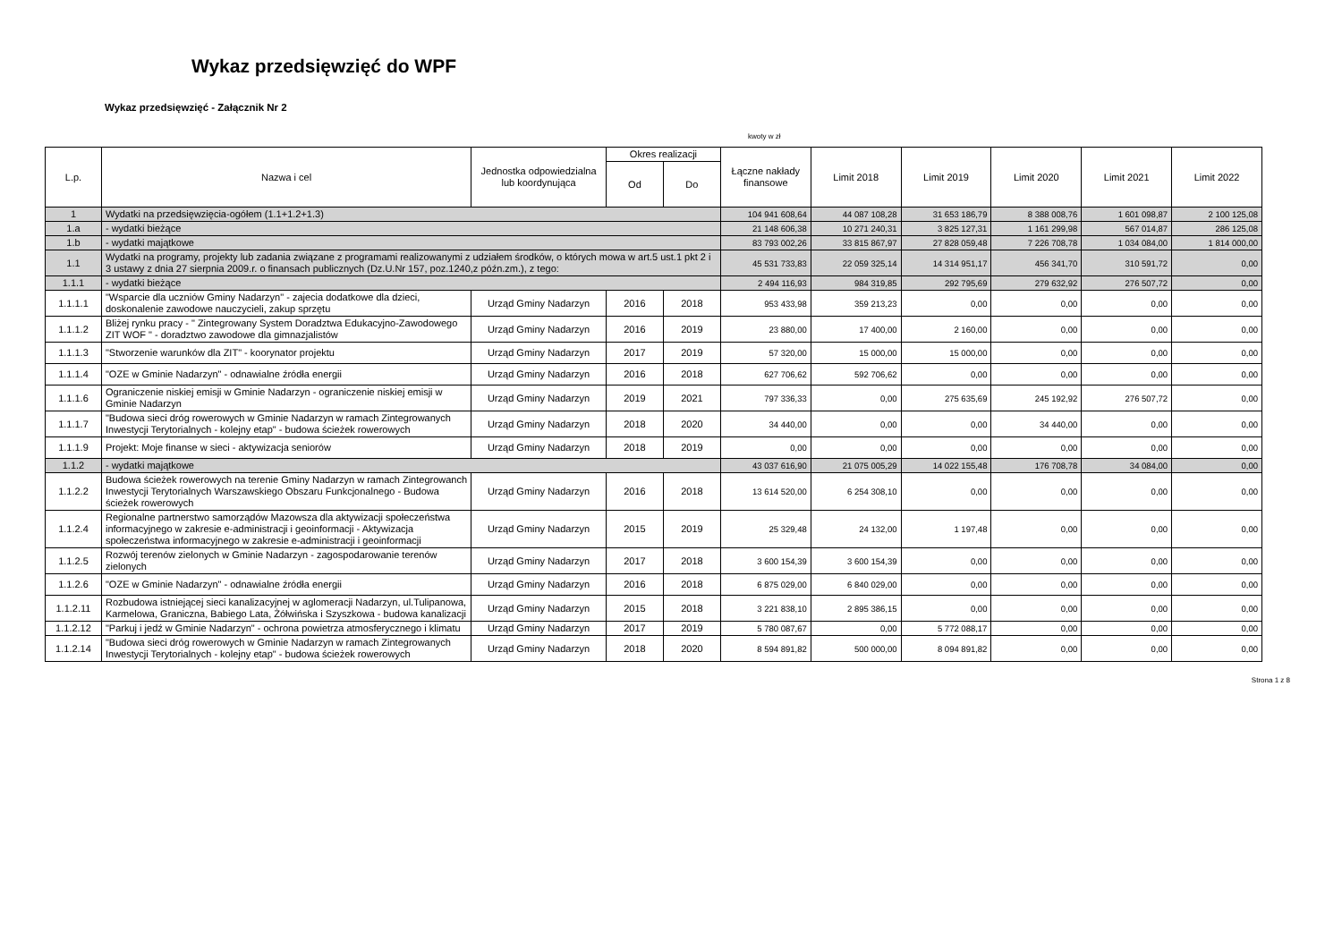Wykaz przedsięwzięć do WPF
Wykaz przedsięwzięć - Załącznik Nr 2
kwoty w zł
| L.p. | Nazwa i cel | Jednostka odpowiedzialna lub koordynująca | Okres realizacji | | Łączne nakłady finansowe | Limit 2018 | Limit 2019 | Limit 2020 | Limit 2021 | Limit 2022 |
| --- | --- | --- | --- | --- | --- | --- | --- | --- | --- | --- |
| | | | Od | Do | | | | | | |
| 1 | Wydatki na przedsięwzięcia-ogółem (1.1+1.2+1.3) | | | | 104 941 608,64 | 44 087 108,28 | 31 653 186,79 | 8 388 008,76 | 1 601 098,87 | 2 100 125,08 |
| 1.a | - wydatki bieżące | | | | 21 148 606,38 | 10 271 240,31 | 3 825 127,31 | 1 161 299,98 | 567 014,87 | 286 125,08 |
| 1.b | - wydatki majątkowe | | | | 83 793 002,26 | 33 815 867,97 | 27 828 059,48 | 7 226 708,78 | 1 034 084,00 | 1 814 000,00 |
| 1.1 | Wydatki na programy, projekty lub zadania związane z programami realizowanymi z udziałem środków, o których mowa w art.5 ust.1 pkt 2 i 3 ustawy z dnia 27 sierpnia 2009.r. o finansach publicznych (Dz.U.Nr 157, poz.1240,z późn.zm.), z tego: | | | | 45 531 733,83 | 22 059 325,14 | 14 314 951,17 | 456 341,70 | 310 591,72 | 0,00 |
| 1.1.1 | - wydatki bieżące | | | | 2 494 116,93 | 984 319,85 | 292 795,69 | 279 632,92 | 276 507,72 | 0,00 |
| 1.1.1.1 | "Wsparcie dla uczniów Gminy Nadarzyn" - zajecia dodatkowe dla dzieci, doskonalenie zawodowe nauczycieli, zakup sprzętu | Urząd Gminy Nadarzyn | 2016 | 2018 | 953 433,98 | 359 213,23 | 0,00 | 0,00 | 0,00 | 0,00 |
| 1.1.1.2 | Bliżej rynku pracy - " Zintegrowany System Doradztwa Edukacyjno-Zawodowego ZIT WOF " - doradztwo zawodowe dla gimnazjalistów | Urząd Gminy Nadarzyn | 2016 | 2019 | 23 880,00 | 17 400,00 | 2 160,00 | 0,00 | 0,00 | 0,00 |
| 1.1.1.3 | "Stworzenie warunków dla ZIT" - koorynator projektu | Urząd Gminy Nadarzyn | 2017 | 2019 | 57 320,00 | 15 000,00 | 15 000,00 | 0,00 | 0,00 | 0,00 |
| 1.1.1.4 | "OZE w Gminie Nadarzyn" - odnawialne źródła energii | Urząd Gminy Nadarzyn | 2016 | 2018 | 627 706,62 | 592 706,62 | 0,00 | 0,00 | 0,00 | 0,00 |
| 1.1.1.6 | Ograniczenie niskiej emisji w Gminie Nadarzyn - ograniczenie niskiej emisji w Gminie Nadarzyn | Urząd Gminy Nadarzyn | 2019 | 2021 | 797 336,33 | 0,00 | 275 635,69 | 245 192,92 | 276 507,72 | 0,00 |
| 1.1.1.7 | "Budowa sieci dróg rowerowych w Gminie Nadarzyn w ramach Zintegrowanych Inwestycji Terytorialnych - kolejny etap" - budowa ścieżek rowerowych | Urząd Gminy Nadarzyn | 2018 | 2020 | 34 440,00 | 0,00 | 0,00 | 34 440,00 | 0,00 | 0,00 |
| 1.1.1.9 | Projekt: Moje finanse w sieci - aktywizacja seniorów | Urząd Gminy Nadarzyn | 2018 | 2019 | 0,00 | 0,00 | 0,00 | 0,00 | 0,00 | 0,00 |
| 1.1.2 | - wydatki majątkowe | | | | 43 037 616,90 | 21 075 005,29 | 14 022 155,48 | 176 708,78 | 34 084,00 | 0,00 |
| 1.1.2.2 | Budowa ścieżek rowerowych na terenie Gminy Nadarzyn w ramach Zintegrowanch Inwestycji Terytorialnych Warszawskiego Obszaru Funkcjonalnego - Budowa ścieżek rowerowych | Urząd Gminy Nadarzyn | 2016 | 2018 | 13 614 520,00 | 6 254 308,10 | 0,00 | 0,00 | 0,00 | 0,00 |
| 1.1.2.4 | Regionalne partnerstwo samorządów Mazowsza dla aktywizacji społeczeństwa informacyjnego w zakresie e-administracji i geoinformacji - Aktywizacja społeczeństwa informacyjnego w zakresie e-administracji i geoinformacji | Urząd Gminy Nadarzyn | 2015 | 2019 | 25 329,48 | 24 132,00 | 1 197,48 | 0,00 | 0,00 | 0,00 |
| 1.1.2.5 | Rozwój terenów zielonych w Gminie Nadarzyn - zagospodarowanie terenów zielonych | Urząd Gminy Nadarzyn | 2017 | 2018 | 3 600 154,39 | 3 600 154,39 | 0,00 | 0,00 | 0,00 | 0,00 |
| 1.1.2.6 | "OZE w Gminie Nadarzyn" - odnawialne źródła energii | Urząd Gminy Nadarzyn | 2016 | 2018 | 6 875 029,00 | 6 840 029,00 | 0,00 | 0,00 | 0,00 | 0,00 |
| 1.1.2.11 | Rozbudowa istniejącej sieci kanalizacyjnej w aglomeracji Nadarzyn, ul.Tulipanowa, Karmelowa, Graniczna, Babiego Lata, Żółwińska i Szyszkowa - budowa kanalizacji | Urząd Gminy Nadarzyn | 2015 | 2018 | 3 221 838,10 | 2 895 386,15 | 0,00 | 0,00 | 0,00 | 0,00 |
| 1.1.2.12 | "Parkuj i jedź w Gminie Nadarzyn" - ochrona powietrza atmosferycznego i klimatu | Urząd Gminy Nadarzyn | 2017 | 2019 | 5 780 087,67 | 0,00 | 5 772 088,17 | 0,00 | 0,00 | 0,00 |
| 1.1.2.14 | "Budowa sieci dróg rowerowych w Gminie Nadarzyn w ramach Zintegrowanych Inwestycji Terytorialnych - kolejny etap" - budowa ścieżek rowerowych | Urząd Gminy Nadarzyn | 2018 | 2020 | 8 594 891,82 | 500 000,00 | 8 094 891,82 | 0,00 | 0,00 | 0,00 |
Strona 1 z 8